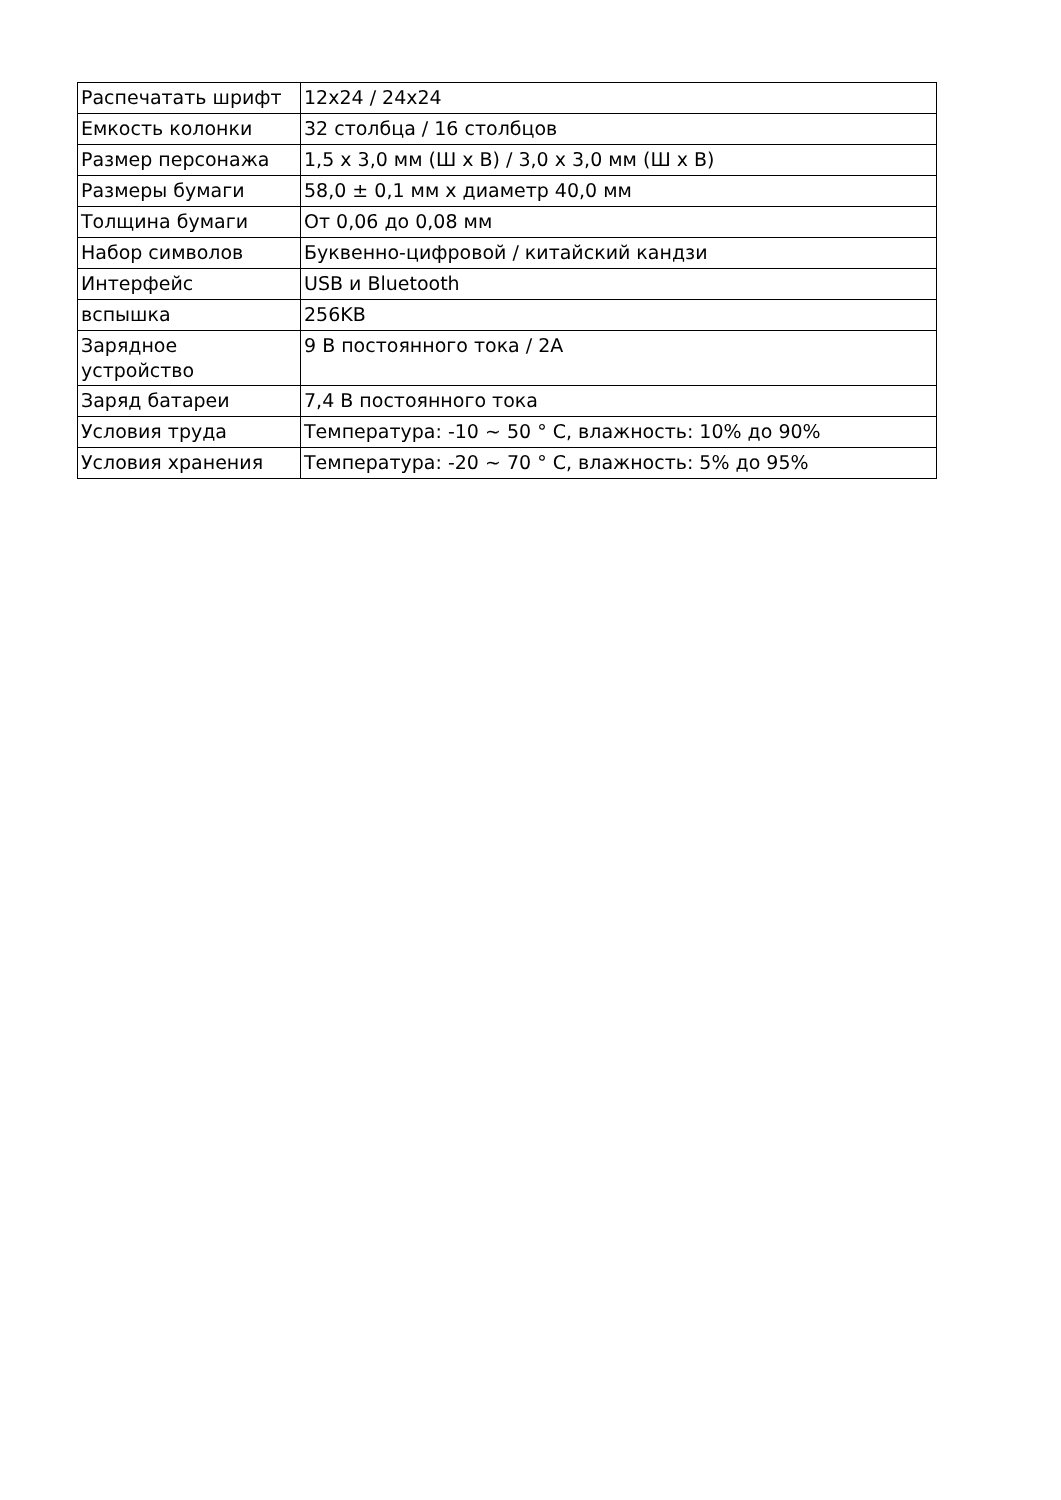| Распечатать шрифт | 12x24 / 24x24 |
| Емкость колонки | 32 столбца / 16 столбцов |
| Размер персонажа | 1,5 x 3,0 мм (Ш x В) / 3,0 x 3,0 мм (Ш x В) |
| Размеры бумаги | 58,0 ± 0,1 мм x диаметр 40,0 мм |
| Толщина бумаги | От 0,06 до 0,08 мм |
| Набор символов | Буквенно-цифровой / китайский кандзи |
| Интерфейс | USB и Bluetooth |
| вспышка | 256KB |
| Зарядное устройство | 9 В постоянного тока / 2A |
| Заряд батареи | 7,4 В постоянного тока |
| Условия труда | Температура: -10 ~ 50 ° C, влажность: 10% до 90% |
| Условия хранения | Температура: -20 ~ 70 ° C, влажность: 5% до 95% |